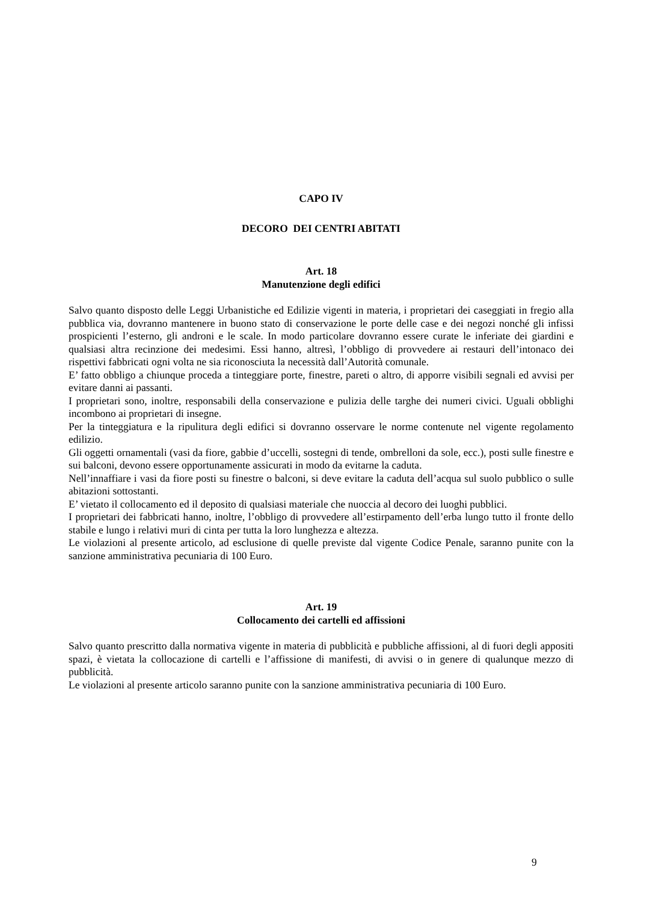CAPO IV
DECORO DEI CENTRI ABITATI
Art. 18
Manutenzione degli edifici
Salvo quanto disposto delle Leggi Urbanistiche ed Edilizie vigenti in materia, i proprietari dei caseggiati in fregio alla pubblica via, dovranno mantenere in buono stato di conservazione le porte delle case e dei negozi nonché gli infissi prospicienti l’esterno, gli androni e le scale. In modo particolare dovranno essere curate le inferiate dei giardini e qualsiasi altra recinzione dei medesimi. Essi hanno, altresì, l’obbligo di provvedere ai restauri dell’intonaco dei rispettivi fabbricati ogni volta ne sia riconosciuta la necessità dall’Autorità comunale.
E’ fatto obbligo a chiunque proceda a tinteggiare porte, finestre, pareti o altro, di apporre visibili segnali ed avvisi per evitare danni ai passanti.
I proprietari sono, inoltre, responsabili della conservazione e pulizia delle targhe dei numeri civici. Uguali obblighi incombono ai proprietari di insegne.
Per la tinteggiatura e la ripulitura degli edifici si dovranno osservare le norme contenute nel vigente regolamento edilizio.
Gli oggetti ornamentali (vasi da fiore, gabbie d’uccelli, sostegni di tende, ombrelloni da sole, ecc.), posti sulle finestre e sui balconi, devono essere opportunamente assicurati in modo da evitarne la caduta.
Nell’innaffiare i vasi da fiore posti su finestre o balconi, si deve evitare la caduta dell’acqua sul suolo pubblico o sulle abitazioni sottostanti.
E’ vietato il collocamento ed il deposito di qualsiasi materiale che nuoccia al decoro dei luoghi pubblici.
I proprietari dei fabbricati hanno, inoltre, l’obbligo di provvedere all’estirpamento dell’erba lungo tutto il fronte dello stabile e lungo i relativi muri di cinta per tutta la loro lunghezza e altezza.
Le violazioni al presente articolo, ad esclusione di quelle previste dal vigente Codice Penale, saranno punite con la sanzione amministrativa pecuniaria di 100 Euro.
Art. 19
Collocamento dei cartelli ed affissioni
Salvo quanto prescritto dalla normativa vigente in materia di pubblicità e pubbliche affissioni, al di fuori degli appositi spazi, è vietata la collocazione di cartelli e l’affissione di manifesti, di avvisi o in genere di qualunque mezzo di pubblicità.
Le violazioni al presente articolo saranno punite con la sanzione amministrativa pecuniaria di 100 Euro.
9